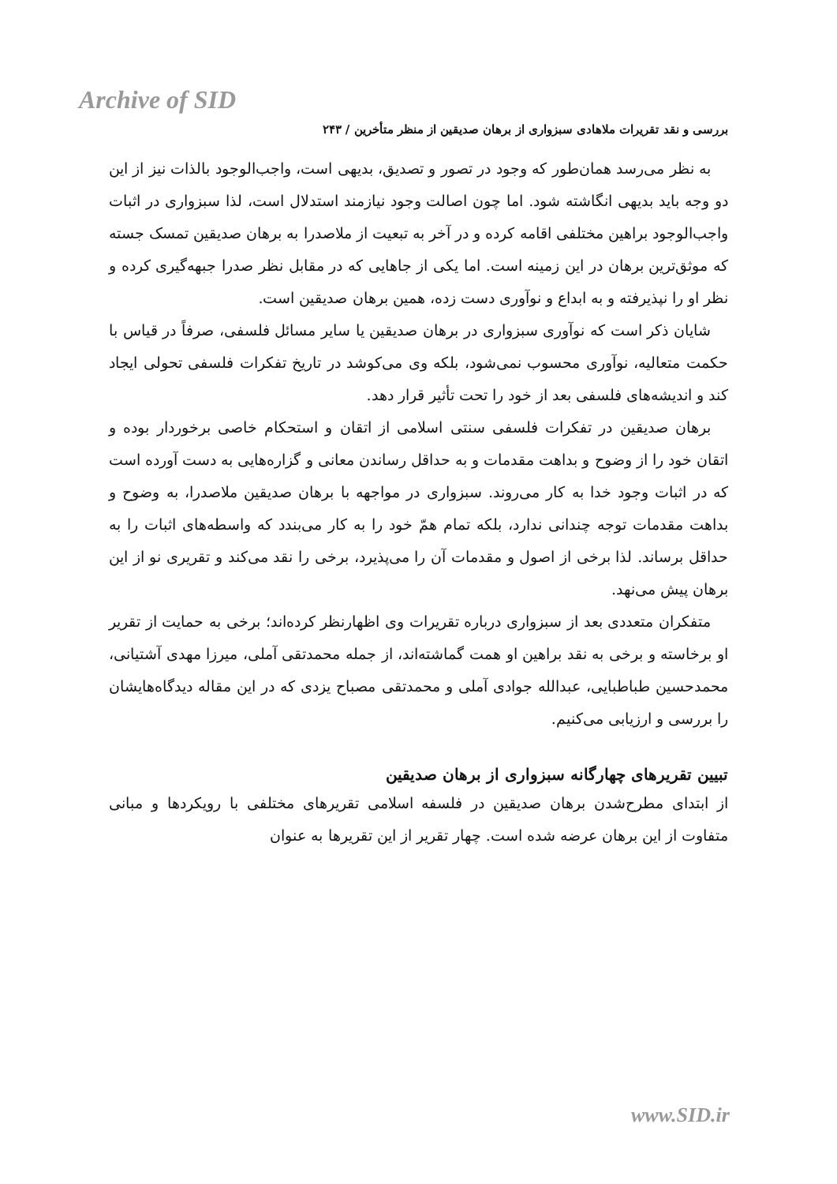Archive of SID
بررسی و نقد تقریرات ملاهادی سبزواری از برهان صدیقین از منظر متأخرین / ۲۴۳
به نظر می‌رسد همان‌طور که وجود در تصور و تصدیق، بدیهی است، واجب‌الوجود بالذات نیز از این دو وجه باید بدیهی انگاشته شود. اما چون اصالت وجود نیازمند استدلال است، لذا سبزواری در اثبات واجب‌الوجود براهین مختلفی اقامه کرده و در آخر به تبعیت از ملاصدرا به برهان صدیقین تمسک جسته که موثق‌ترین برهان در این زمینه است. اما یکی از جاهایی که در مقابل نظر صدرا جبهه‌گیری کرده و نظر او را نپذیرفته و به ابداع و نوآوری دست زده، همین برهان صدیقین است.
شایان ذکر است که نوآوری سبزواری در برهان صدیقین یا سایر مسائل فلسفی، صرفاً در قیاس با حکمت متعالیه، نوآوری محسوب نمی‌شود، بلکه وی می‌کوشد در تاریخ تفکرات فلسفی تحولی ایجاد کند و اندیشه‌های فلسفی بعد از خود را تحت تأثیر قرار دهد.
برهان صدیقین در تفکرات فلسفی سنتی اسلامی از اتقان و استحکام خاصی برخوردار بوده و اتقان خود را از وضوح و بداهت مقدمات و به حداقل رساندن معانی و گزاره‌هایی به دست آورده است که در اثبات وجود خدا به کار می‌روند. سبزواری در مواجهه با برهان صدیقین ملاصدرا، به وضوح و بداهت مقدمات توجه چندانی ندارد، بلکه تمام همّ خود را به کار می‌بندد که واسطه‌های اثبات را به حداقل برساند. لذا برخی از اصول و مقدمات آن را می‌پذیرد، برخی را نقد می‌کند و تقریری نو از این برهان پیش می‌نهد.
متفکران متعددی بعد از سبزواری درباره تقریرات وی اظهارنظر کرده‌اند؛ برخی به حمایت از تقریر او برخاسته و برخی به نقد براهین او همت گماشته‌اند، از جمله محمدتقی آملی، میرزا مهدی آشتیانی، محمدحسین طباطبایی، عبدالله جوادی آملی و محمدتقی مصباح یزدی که در این مقاله دیدگاه‌هایشان را بررسی و ارزیابی می‌کنیم.
تبیین تقریرهای چهارگانه سبزواری از برهان صدیقین
از ابتدای مطرح‌شدن برهان صدیقین در فلسفه اسلامی تقریرهای مختلفی با رویکردها و مبانی متفاوت از این برهان عرضه شده است. چهار تقریر از این تقریرها به عنوان
www.SID.ir